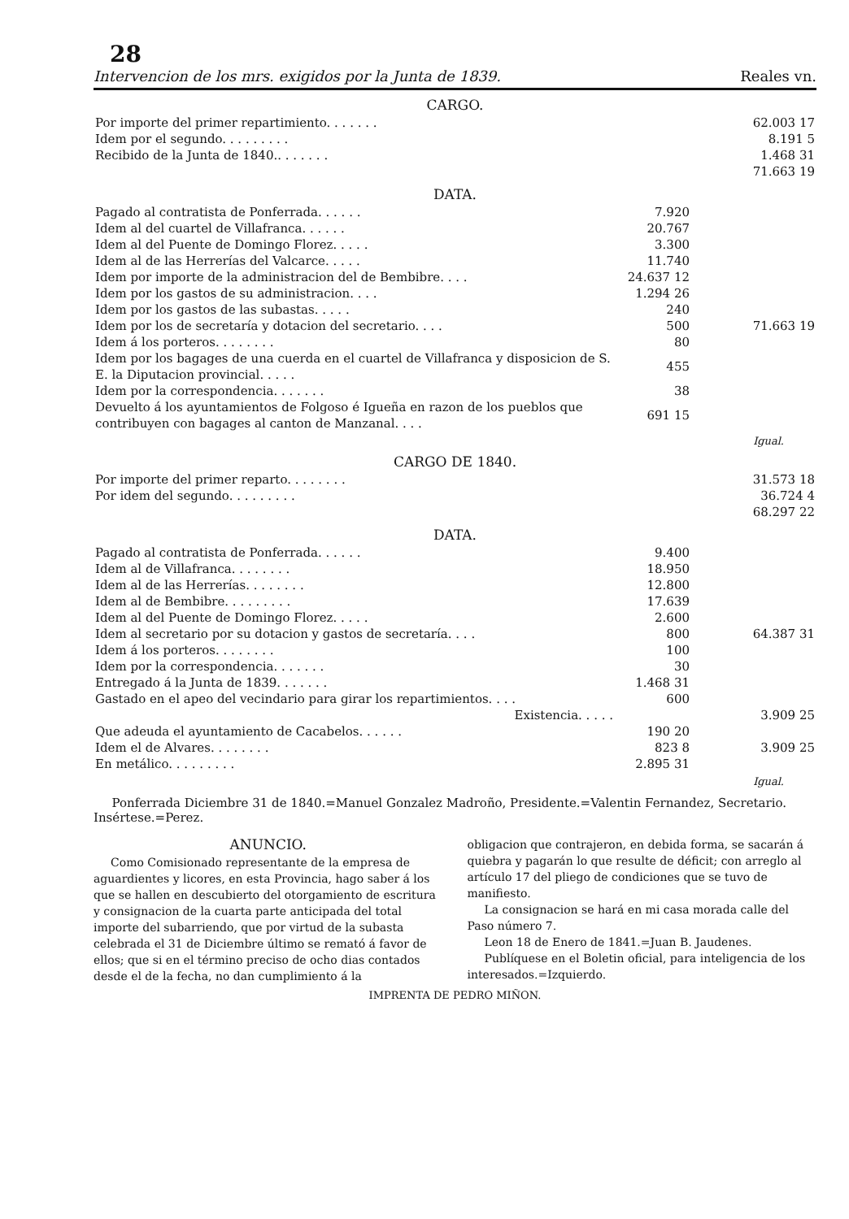28
Intervencion de los mrs. exigidos por la Junta de 1839. Reales vn.
CARGO.
| Por importe del primer repartimiento. . . . . . . | | 62.003 17 |
| Idem por el segundo. . . . . . . . . | | 8.191 5 |
| Recibido de la Junta de 1840.. . . . . . . | | 1.468 31 |
| | | 71.663 19 |
DATA.
| Pagado al contratista de Ponferrada. . . . . . | 7.920 | |
| Idem al del cuartel de Villafranca. . . . . . | 20.767 | |
| Idem al del Puente de Domingo Florez. . . . . | 3.300 | |
| Idem al de las Herrerías del Valcarce. . . . . | 11.740 | |
| Idem por importe de la administracion del de Bembibre. . . . | 24.637 12 | |
| Idem por los gastos de su administracion. . . . | 1.294 26 | |
| Idem por los gastos de las subastas. . . . . | 240 | |
| Idem por los de secretaría y dotacion del secretario. . . . | 500 | 71.663 19 |
| Idem á los porteros. . . . . . . . | 80 | |
| Idem por los bagages de una cuerda en el cuartel de Villafranca y disposicion de S. E. la Diputacion provincial. . . . . | 455 | |
| Idem por la correspondencia. . . . . . . | 38 | |
| Devuelto á los ayuntamientos de Folgoso é Igueña en razon de los pueblos que contribuyen con bagages al canton de Manzanal. . . . | 691 15 | |
Igual.
CARGO DE 1840.
| Por importe del primer reparto. . . . . . . . | | 31.573 18 |
| Por idem del segundo. . . . . . . . . | | 36.724 4 |
| | | 68.297 22 |
DATA.
| Pagado al contratista de Ponferrada. . . . . . | 9.400 | |
| Idem al de Villafranca. . . . . . . . | 18.950 | |
| Idem al de las Herrerías. . . . . . . . | 12.800 | |
| Idem al de Bembibre. . . . . . . . . | 17.639 | |
| Idem al del Puente de Domingo Florez. . . . . | 2.600 | |
| Idem al secretario por su dotacion y gastos de secretaría. . . . | 800 | 64.387 31 |
| Idem á los porteros. . . . . . . . | 100 | |
| Idem por la correspondencia. . . . . . . | 30 | |
| Entregado á la Junta de 1839. . . . . . . | 1.468 31 | |
| Gastado en el apeo del vecindario para girar los repartimientos. . . . | 600 | |
| Existencia. . . . . | | 3.909 25 |
| Que adeuda el ayuntamiento de Cacabelos. . . . . . | 190 20 | |
| Idem el de Alvares. . . . . . . . | 823 8 | 3.909 25 |
| En metálico. . . . . . . . . | 2.895 31 | |
Igual.
Ponferrada Diciembre 31 de 1840.=Manuel Gonzalez Madroño, Presidente.=Valentin Fernandez, Secretario. Insértese.=Perez.
ANUNCIO.
Como Comisionado representante de la empresa de aguardientes y licores, en esta Provincia, hago saber á los que se hallen en descubierto del otorgamiento de escritura y consignacion de la cuarta parte anticipada del total importe del subarriendo, que por virtud de la subasta celebrada el 31 de Diciembre último se remató á favor de ellos; que si en el término preciso de ocho dias contados desde el de la fecha, no dan cumplimiento á la
obligacion que contrajeron, en debida forma, se sacarán á quiebra y pagarán lo que resulte de déficit; con arreglo al artículo 17 del pliego de condiciones que se tuvo de manifiesto.
La consignacion se hará en mi casa morada calle del Paso número 7.
Leon 18 de Enero de 1841.=Juan B. Jaudenes.
Publíquese en el Boletin oficial, para inteligencia de los interesados.=Izquierdo.
IMPRENTA DE PEDRO MIÑON.